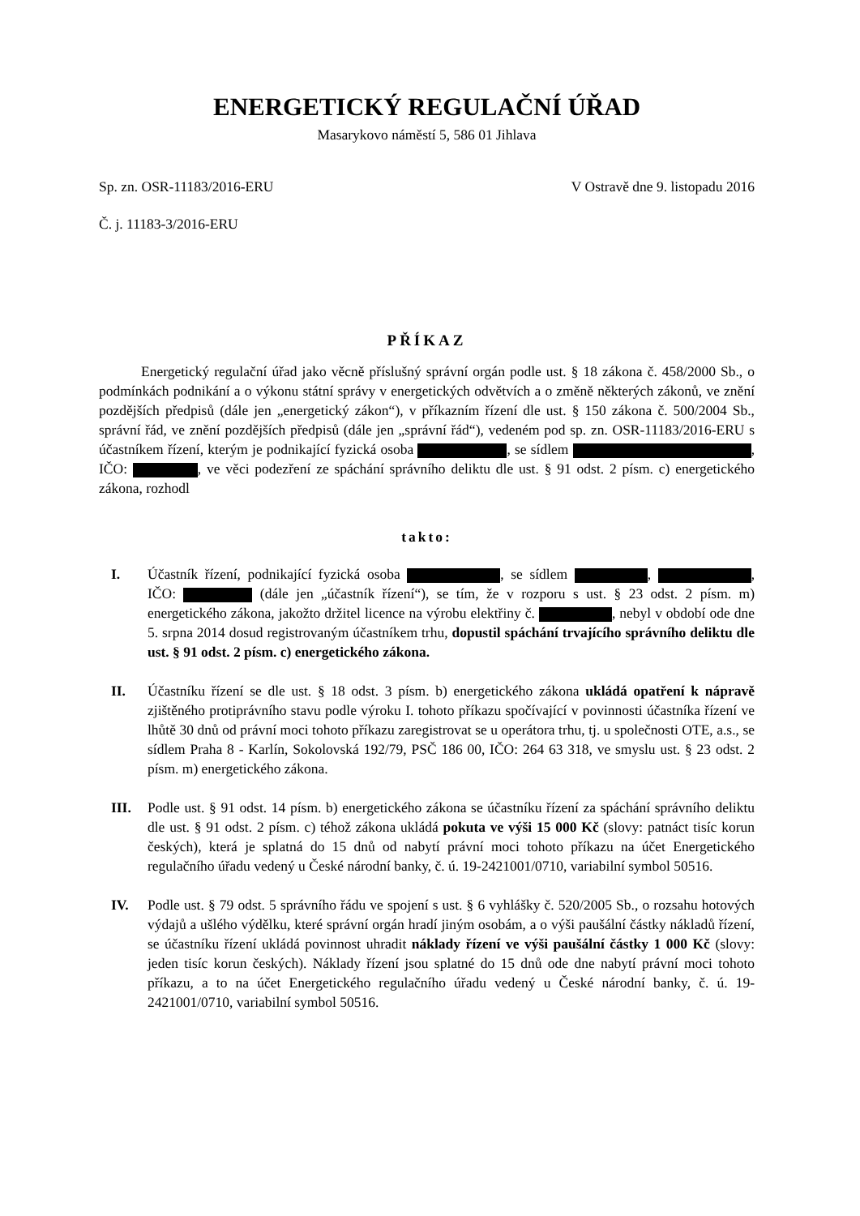ENERGETICKÝ REGULAČNÍ ÚŘAD
Masarykovo náměstí 5, 586 01 Jihlava
Sp. zn. OSR-11183/2016-ERU V Ostravě dne 9. listopadu 2016
Č. j. 11183-3/2016-ERU
PŘÍKAZ
Energetický regulační úřad jako věcně příslušný správní orgán podle ust. § 18 zákona č. 458/2000 Sb., o podmínkách podnikání a o výkonu státní správy v energetických odvětvích a o změně některých zákonů, ve znění pozdějších předpisů (dále jen „energetický zákon“), v příkazním řízení dle ust. § 150 zákona č. 500/2004 Sb., správní řád, ve znění pozdějších předpisů (dále jen „správní řád“), vedeném pod sp. zn. OSR-11183/2016-ERU s účastníkem řízení, kterým je podnikající fyzická osoba , se sídlem , IČO: , ve věci podezření ze spáchání správního deliktu dle ust. § 91 odst. 2 písm. c) energetického zákona, rozhodl
takto:
I. Účastník řízení, podnikající fyzická osoba , se sídlem , , IČO: (dále jen „účastník řízení“), se tím, že v rozporu s ust. § 23 odst. 2 písm. m) energetického zákona, jakožto držitel licence na výrobu elektřiny č. , nebyl v období ode dne 5. srpna 2014 dosud registrovaným účastníkem trhu, dopustil spáchání trvajícího správního deliktu dle ust. § 91 odst. 2 písm. c) energetického zákona.
II. Účastníku řízení se dle ust. § 18 odst. 3 písm. b) energetického zákona ukládá opatření k nápravě zjištěného protiprávního stavu podle výroku I. tohoto příkazu spočívající v povinnosti účastníka řízení ve lhůtě 30 dnů od právní moci tohoto příkazu zaregistrovat se u operátora trhu, tj. u společnosti OTE, a.s., se sídlem Praha 8 - Karlín, Sokolovská 192/79, PSČ 186 00, IČO: 264 63 318, ve smyslu ust. § 23 odst. 2 písm. m) energetického zákona.
III. Podle ust. § 91 odst. 14 písm. b) energetického zákona se účastníku řízení za spáchání správního deliktu dle ust. § 91 odst. 2 písm. c) téhož zákona ukládá pokuta ve výši 15 000 Kč (slovy: patnáct tisíc korun českých), která je splatná do 15 dnů od nabytí právní moci tohoto příkazu na účet Energetického regulačního úřadu vedený u České národní banky, č. ú. 19-2421001/0710, variabilní symbol 50516.
IV. Podle ust. § 79 odst. 5 správního řádu ve spojení s ust. § 6 vyhlášky č. 520/2005 Sb., o rozsahu hotových výdajů a ušlého výdělku, které správní orgán hradí jiným osobám, a o výši paušální částky nákladů řízení, se účastníku řízení ukládá povinnost uhradit náklady řízení ve výši paušální částky 1 000 Kč (slovy: jeden tisíc korun českých). Náklady řízení jsou splatné do 15 dnů ode dne nabytí právní moci tohoto příkazu, a to na účet Energetického regulačního úřadu vedený u České národní banky, č. ú. 19-2421001/0710, variabilní symbol 50516.